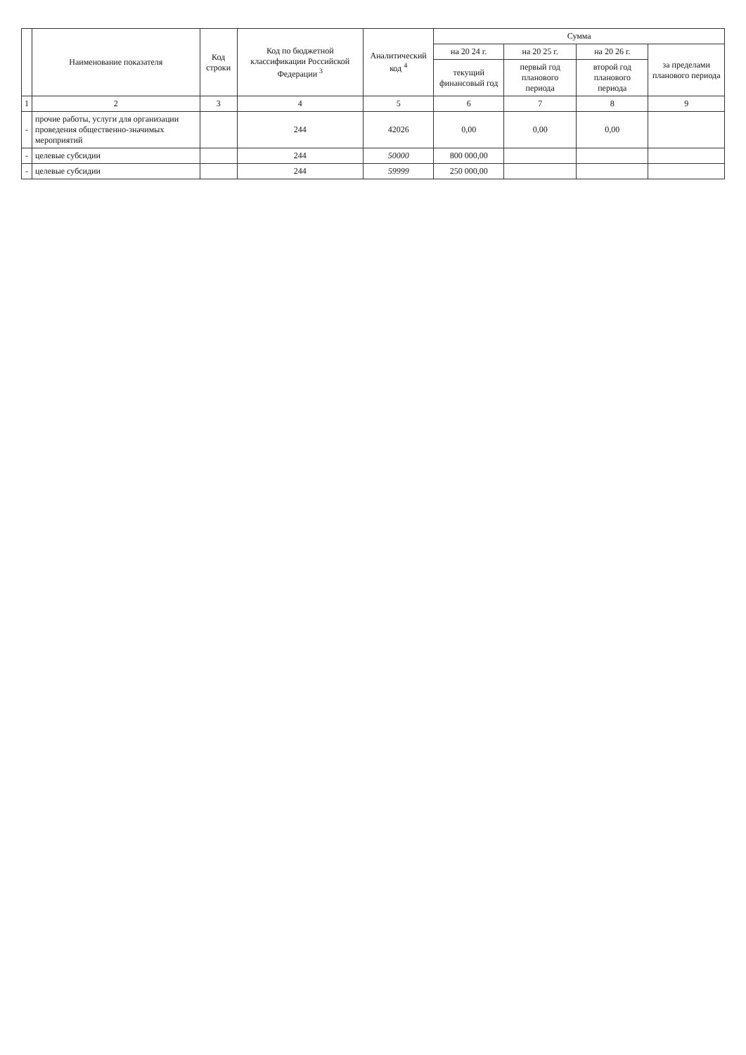| | Наименование показателя | Код строки | Код по бюджетной классификации Российской Федерации <sup>3</sup> | Аналитический код <sup>4</sup> | Сумма | | | |
| --- | --- | --- | --- | --- | --- | --- | --- | --- |
| | | | | | на 20 24 г. | на 20 25 г. | на 20 26 г. | за пределами планового периода |
| | | | | | текущий финансовый год | первый год планового периода | второй год планового периода | |
| 1 | 2 | 3 | 4 | 5 | 6 | 7 | 8 | 9 |
| - | прочие работы, услуги для организации проведения общественно-значимых мероприятий | | 244 | 42026 | 0,00 | 0,00 | 0,00 | |
| - | целевые субсидии | | 244 | 50000 | 800 000,00 | | | |
| - | целевые субсидии | | 244 | 59999 | 250 000,00 | | | |